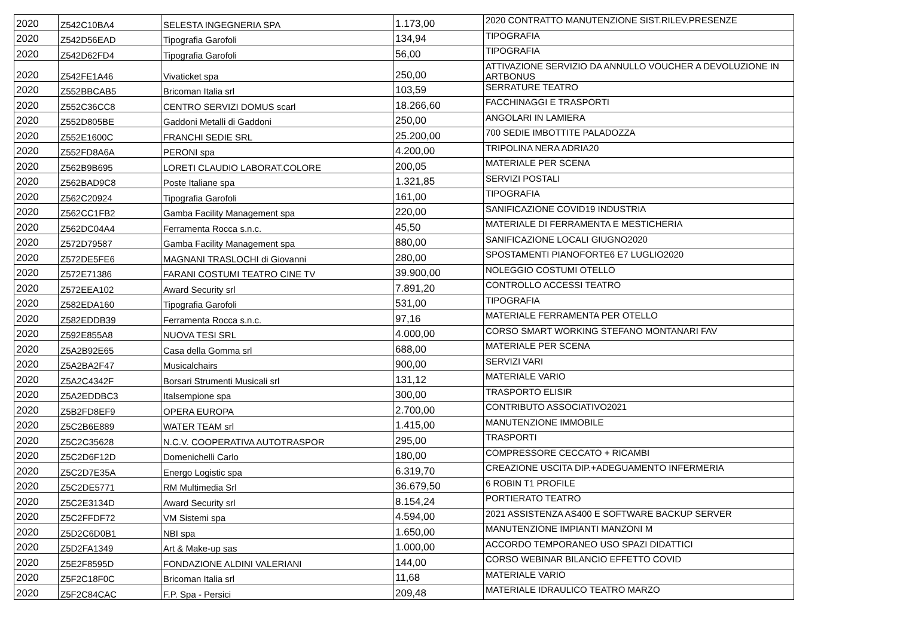| 2020 | Z542C10BA4 | SELESTA INGEGNERIA SPA | 1.173,00 | 2020 CONTRATTO MANUTENZIONE SIST.RILEV.PRESENZE |
| 2020 | Z542D56EAD | Tipografia Garofoli | 134,94 | TIPOGRAFIA |
| 2020 | Z542D62FD4 | Tipografia Garofoli | 56,00 | TIPOGRAFIA |
| 2020 | Z542FE1A46 | Vivaticket spa | 250,00 | ATTIVAZIONE SERVIZIO DA ANNULLO VOUCHER A DEVOLUZIONE IN ARTBONUS |
| 2020 | Z552BBCAB5 | Bricoman Italia srl | 103,59 | SERRATURE TEATRO |
| 2020 | Z552C36CC8 | CENTRO SERVIZI DOMUS scarl | 18.266,60 | FACCHINAGGI E TRASPORTI |
| 2020 | Z552D805BE | Gaddoni Metalli di Gaddoni | 250,00 | ANGOLARI IN LAMIERA |
| 2020 | Z552E1600C | FRANCHI SEDIE SRL | 25.200,00 | 700 SEDIE IMBOTTITE PALADOZZA |
| 2020 | Z552FD8A6A | PERONI spa | 4.200,00 | TRIPOLINA NERA ADRIA20 |
| 2020 | Z562B9B695 | LORETI CLAUDIO LABORAT.COLORE | 200,05 | MATERIALE PER SCENA |
| 2020 | Z562BAD9C8 | Poste Italiane spa | 1.321,85 | SERVIZI POSTALI |
| 2020 | Z562C20924 | Tipografia Garofoli | 161,00 | TIPOGRAFIA |
| 2020 | Z562CC1FB2 | Gamba Facility Management spa | 220,00 | SANIFICAZIONE COVID19 INDUSTRIA |
| 2020 | Z562DC04A4 | Ferramenta Rocca s.n.c. | 45,50 | MATERIALE DI FERRAMENTA E MESTICHERIA |
| 2020 | Z572D79587 | Gamba Facility Management spa | 880,00 | SANIFICAZIONE LOCALI GIUGNO2020 |
| 2020 | Z572DE5FE6 | MAGNANI TRASLOCHI di Giovanni | 280,00 | SPOSTAMENTI PIANOFORTE6 E7 LUGLIO2020 |
| 2020 | Z572E71386 | FARANI COSTUMI TEATRO CINE TV | 39.900,00 | NOLEGGIO COSTUMI OTELLO |
| 2020 | Z572EEA102 | Award Security srl | 7.891,20 | CONTROLLO ACCESSI TEATRO |
| 2020 | Z582EDA160 | Tipografia Garofoli | 531,00 | TIPOGRAFIA |
| 2020 | Z582EDDB39 | Ferramenta Rocca s.n.c. | 97,16 | MATERIALE FERRAMENTA PER OTELLO |
| 2020 | Z592E855A8 | NUOVA TESI SRL | 4.000,00 | CORSO SMART WORKING STEFANO MONTANARI FAV |
| 2020 | Z5A2B92E65 | Casa della Gomma srl | 688,00 | MATERIALE PER SCENA |
| 2020 | Z5A2BA2F47 | Musicalchairs | 900,00 | SERVIZI VARI |
| 2020 | Z5A2C4342F | Borsari Strumenti Musicali srl | 131,12 | MATERIALE VARIO |
| 2020 | Z5A2EDDBC3 | Italsempione spa | 300,00 | TRASPORTO ELISIR |
| 2020 | Z5B2FD8EF9 | OPERA EUROPA | 2.700,00 | CONTRIBUTO ASSOCIATIVO2021 |
| 2020 | Z5C2B6E889 | WATER TEAM srl | 1.415,00 | MANUTENZIONE IMMOBILE |
| 2020 | Z5C2C35628 | N.C.V. COOPERATIVA AUTOTRASPOR | 295,00 | TRASPORTI |
| 2020 | Z5C2D6F12D | Domenichelli Carlo | 180,00 | COMPRESSORE CECCATO + RICAMBI |
| 2020 | Z5C2D7E35A | Energo Logistic spa | 6.319,70 | CREAZIONE USCITA DIP.+ADEGUAMENTO INFERMERIA |
| 2020 | Z5C2DE5771 | RM Multimedia Srl | 36.679,50 | 6 ROBIN T1 PROFILE |
| 2020 | Z5C2E3134D | Award Security srl | 8.154,24 | PORTIERATO TEATRO |
| 2020 | Z5C2FFDF72 | VM Sistemi spa | 4.594,00 | 2021 ASSISTENZA AS400 E SOFTWARE BACKUP SERVER |
| 2020 | Z5D2C6D0B1 | NBI spa | 1.650,00 | MANUTENZIONE IMPIANTI MANZONI M |
| 2020 | Z5D2FA1349 | Art & Make-up sas | 1.000,00 | ACCORDO TEMPORANEO USO SPAZI DIDATTICI |
| 2020 | Z5E2F8595D | FONDAZIONE ALDINI VALERIANI | 144,00 | CORSO WEBINAR BILANCIO EFFETTO COVID |
| 2020 | Z5F2C18F0C | Bricoman Italia srl | 11,68 | MATERIALE VARIO |
| 2020 | Z5F2C84CAC | F.P. Spa - Persici | 209,48 | MATERIALE IDRAULICO TEATRO MARZO |